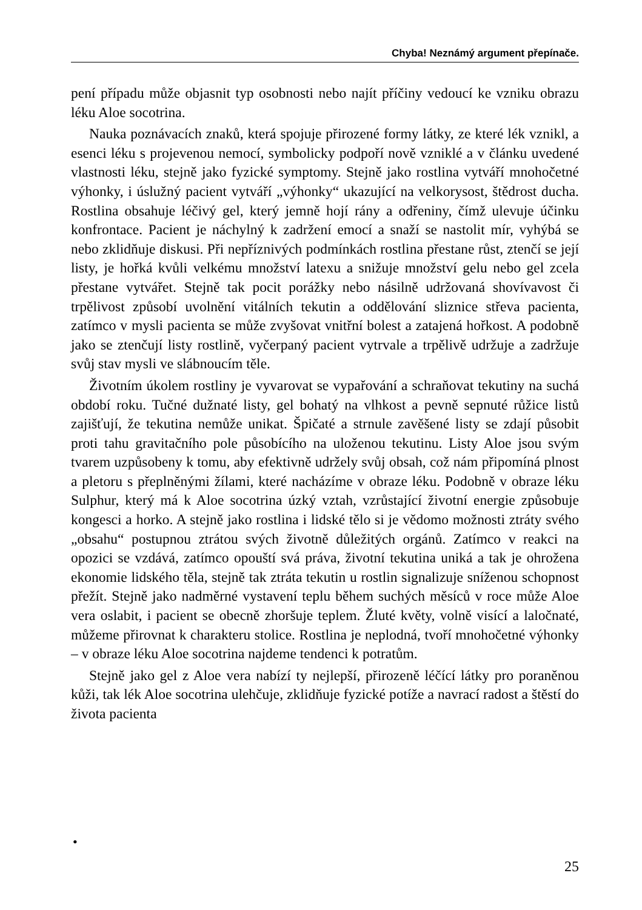Chyba! Neznámý argument přepínače.
pení případu může objasnit typ osobnosti nebo najít příčiny vedoucí ke vzniku obrazu léku Aloe socotrina.
Nauka poznávacích znaků, která spojuje přirozené formy látky, ze které lék vznikl, a esenci léku s projevenou nemocí, symbolicky podpoří nově vzniklé a v článku uvedené vlastnosti léku, stejně jako fyzické symptomy. Stejně jako rostlina vytváří mnohočetné výhonky, i úslužný pacient vytváří „výhonky“ ukazující na velkorysost, štědrost ducha. Rostlina obsahuje léčivý gel, který jemně hojí rány a odřeniny, čímž ulevuje účinku konfrontace. Pacient je náchylný k zadržení emocí a snaží se nastolit mír, vyhýbá se nebo zklidňuje diskusi. Při nepříznivých podmínkách rostlina přestane růst, ztenčí se její listy, je hořká kvůli velkému množství latexu a snižuje množství gelu nebo gel zcela přestane vytvářet. Stejně tak pocit porážky nebo násilně udržovaná shovívavost či trpělivost způsobí uvolnění vitálních tekutin a oddělování sliznice střeva pacienta, zatímco v mysli pacienta se může zvyšovat vnitřní bolest a zatajená hořkost. A podobně jako se ztenčují listy rostlině, vyčerpaný pacient vytrvale a trpělivě udržuje a zadržuje svůj stav mysli ve slábnoucím těle.
Životním úkolem rostliny je vyvarovat se vypařování a schraňovat tekutiny na suchá období roku. Tučné dužnaté listy, gel bohatý na vlhkost a pevně sepnuté růžice listů zajišťují, že tekutina nemůže unikat. Špičaté a strnule zavěšené listy se zdají působit proti tahu gravitačního pole působícího na uloženou tekutinu. Listy Aloe jsou svým tvarem uzpůsobeny k tomu, aby efektivně udržely svůj obsah, což nám připomíná plnost a pletoru s přeplněnými žílami, které nacházíme v obraze léku. Podobně v obraze léku Sulphur, který má k Aloe socotrina úzký vztah, vzrůstající životní energie způsobuje kongesci a horko. A stejně jako rostlina i lidské tělo si je vědomo možnosti ztráty svého „obsahu“ postupnou ztrátou svých životně důležitých orgánů. Zatímco v reakci na opozici se vzdává, zatímco opouští svá práva, životní tekutina uniká a tak je ohrožena ekonomie lidského těla, stejně tak ztráta tekutin u rostlin signalizuje sníženou schopnost přežít. Stejně jako nadměrné vystavení teplu během suchých měsíců v roce může Aloe vera oslabit, i pacient se obecně zhoršuje teplem. Žluté květy, volně visící a laločnaté, můžeme přirovnat k charakteru stolice. Rostlina je neplodná, tvoří mnohočetné výhonky – v obraze léku Aloe socotrina najdeme tendenci k potratům.
Stejně jako gel z Aloe vera nabízí ty nejlepší, přirozeně léčící látky pro poraněnou kůži, tak lék Aloe socotrina ulehčuje, zklidňuje fyzické potíže a navrací radost a štěstí do života pacienta
•
25